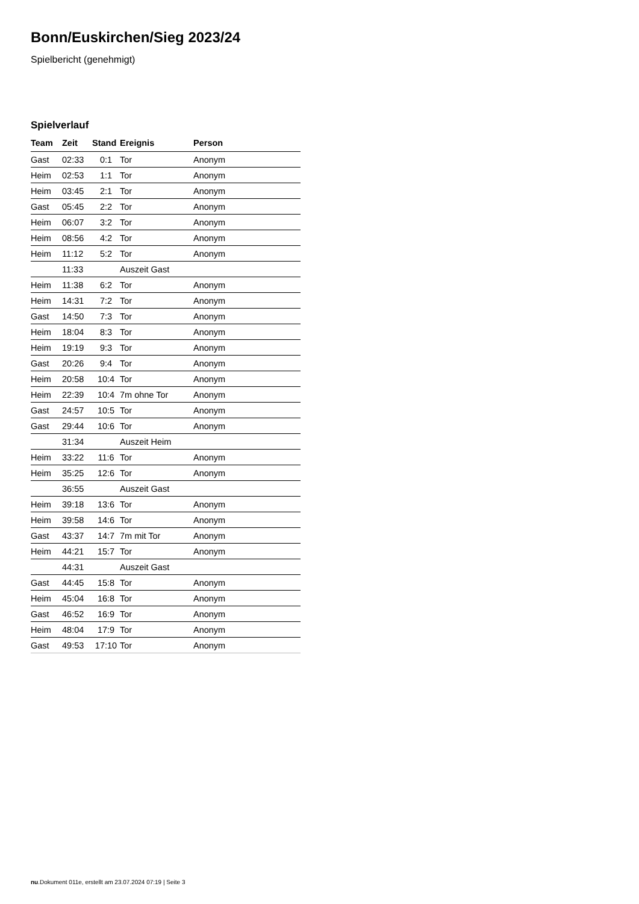Bonn/Euskirchen/Sieg 2023/24
Spielbericht (genehmigt)
Spielverlauf
| Team | Zeit | Stand | Ereignis | Person |
| --- | --- | --- | --- | --- |
| Gast | 02:33 | 0:1 | Tor | Anonym |
| Heim | 02:53 | 1:1 | Tor | Anonym |
| Heim | 03:45 | 2:1 | Tor | Anonym |
| Gast | 05:45 | 2:2 | Tor | Anonym |
| Heim | 06:07 | 3:2 | Tor | Anonym |
| Heim | 08:56 | 4:2 | Tor | Anonym |
| Heim | 11:12 | 5:2 | Tor | Anonym |
| | 11:33 | | Auszeit Gast | |
| Heim | 11:38 | 6:2 | Tor | Anonym |
| Heim | 14:31 | 7:2 | Tor | Anonym |
| Gast | 14:50 | 7:3 | Tor | Anonym |
| Heim | 18:04 | 8:3 | Tor | Anonym |
| Heim | 19:19 | 9:3 | Tor | Anonym |
| Gast | 20:26 | 9:4 | Tor | Anonym |
| Heim | 20:58 | 10:4 | Tor | Anonym |
| Heim | 22:39 | 10:4 | 7m ohne Tor | Anonym |
| Gast | 24:57 | 10:5 | Tor | Anonym |
| Gast | 29:44 | 10:6 | Tor | Anonym |
| | 31:34 | | Auszeit Heim | |
| Heim | 33:22 | 11:6 | Tor | Anonym |
| Heim | 35:25 | 12:6 | Tor | Anonym |
| | 36:55 | | Auszeit Gast | |
| Heim | 39:18 | 13:6 | Tor | Anonym |
| Heim | 39:58 | 14:6 | Tor | Anonym |
| Gast | 43:37 | 14:7 | 7m mit Tor | Anonym |
| Heim | 44:21 | 15:7 | Tor | Anonym |
| | 44:31 | | Auszeit Gast | |
| Gast | 44:45 | 15:8 | Tor | Anonym |
| Heim | 45:04 | 16:8 | Tor | Anonym |
| Gast | 46:52 | 16:9 | Tor | Anonym |
| Heim | 48:04 | 17:9 | Tor | Anonym |
| Gast | 49:53 | 17:10 | Tor | Anonym |
nu.Dokument 011e, erstellt am 23.07.2024 07:19 | Seite 3